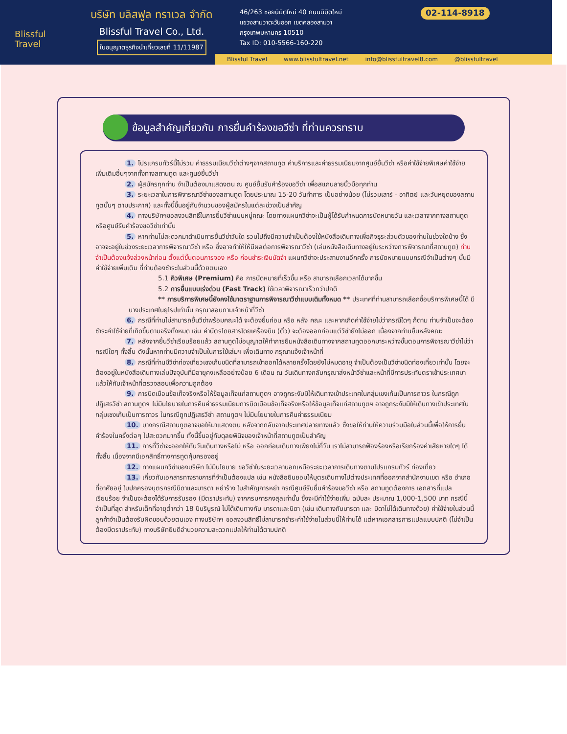Blissful
Travel
บริษัท บลิสฟูล ทราเวล จำกัด
Blissful Travel Co., Ltd.
ใบอนุญาตธุรกิจนำเที่ยวเลขที่ 11/11987
46/263 ซอยนิมิตใหม่ 40 ถนนนิมิตใหม่
แขวงสามวาตะวันออก เขตคลองสามวา
กรุงเทพมหานคร 10510
Tax ID: 010-5566-160-220
02-114-8918
Blissful Travel www.blissfultravel.net info@blissfultravel8.com @blissfultravel
ข้อมูลสำคัญเกี่ยวกับ การยื่นคำร้องขอวีซ่า ที่ท่านควรทราบ
1. โปรแกรมทัวร์นี้ไม่รวม ค่าธรรมเนียมวีซ่าต่างๆจากสถานทูต ค่าบริการและค่าธรรมเนียมจากศูนย์ยื่นวีซ่า หรือค่าใช้จ่ายพิเศษค่าใช้จ่ายเพิ่มเติมอื่นๆจากทั้งทางสถานทูต และศูนย์ยื่นวีซ่า
2. ผู้สมัครทุกท่าน จำเป็นต้องมาแสดงตน ณ ศูนย์ยื่นรับคำร้องขอวีซ่า เพื่อสแกนลายนิ้วมือทุกท่าน
3. ระยะเวลาในการพิจารณาวีซ่าของสถานทูต โดยประมาณ 15-20 วันทำการ เป็นอย่างน้อย (ไม่รวมเสาร์ - อาทิตย์ และวันหยุดของสถานทูตนั้นๆ ตามประกาศ) และทั้งนี้ขึ้นอยู่กับจำนวนของผู้สมัครในแต่ละช่วงเป็นสำคัญ
4. ทางบริษัทฯขอสงวนสิทธิ์ในการยื่นวีซ่าแบบหมู่คณะ โดยทางแผนกวีซ่าจะเป็นผู้ได้รับกำหนดการนัดหมายวัน และเวลาจากทางสถานทูตหรือศูนย์รับคำร้องขอวีซ่าเท่านั้น
5. หากท่านไม่สะดวกมาดำเนินการยื่นวีซ่าวันใด รวมไปถึงมีความจำเป็นต้องใช้หนังสือเดินทางเพื่อกิจธุระส่วนตัวของท่านในช่วงใดบ้าง ซึ่งอาจจะอยู่ในช่วงระยะเวลาการพิจารณาวีซ่า หรือ ซึ่งอาจทำให้ให้มีผลต่อการพิจารณาวีซ่า (เล่มหนังสือเดินทางอยู่ในระหว่างการพิจารณาที่สถานทูต) ท่านจำเป็นต้องแจ้งล่วงหน้าก่อน ตั้งแต่ขั้นตอนการจอง หรือ ก่อนชำระเงินมัดจำ แผนกวีซ่าจะประสานงานอีกครั้ง การนัดหมายแบบกรณีจำเป็นต่างๆ นั้นมีค่าใช้จ่ายเพิ่มเติม ที่ท่านต้องชำระในส่วนนี้ด้วยตนเอง
5.1 คิวพิเศษ (Premium) คือ การนัดหมายที่เร็วขึ้น หรือ สามารถเลือกเวลาได้มากขึ้น
5.2 การยื่นแบบเร่งด่วน (Fast Track) ใช้เวลาพิจารณาเร็วกว่าปกติ
** การบริการพิเศษนี้ยังคงใช้มาตราฐานการพิจารณาวีซ่าแบบเดิมทั้งหมด ** ประเทศที่ท่านสามารถเลือกซื้อบริการพิเศษนี้ได้ มีบางประเทศในยุโรปเท่านั้น กรุณาสอบถามเจ้าหน้าที่วีซ่า
6. กรณีที่ท่านไม่สามารถยื่นวีซ่าพร้อมคณะได้ จะต้องยื่นก่อน หรือ หลัง คณะ และหากเกิดค่าใช้จ่ายไม่ว่ากรณีใดๆ ก็ตาม ท่านจำเป็นจะต้องชำระค่าใช้จ่ายที่เกิดขึ้นตามจริงทั้งหมด เช่น ค่าบัตรโดยสารโดยเครื่องบิน (ตั๋ว) จะต้องออกก่อนแต่วีซ่ายังไม่ออก เนื่องจากท่านยื่นหลังคณะ
7. หลังจากยื่นวีซ่าเรียบร้อยแล้ว สถานทูตไม่อนุญาตให้ทำการยืมหนังสือเดินทางจากสถานทูตออกมาระหว่างขั้นตอนการพิจารณาวีซ่าไม่ว่ากรณีใดๆ ทั้งสิ้น ดังนั้นหากท่านมีความจำเป็นในการใช้เล่มฯ เพื่อเดินทาง กรุณาแจ้งเจ้าหน้าที่
8. กรณีที่ท่านมีวีซ่าท่องเที่ยวเชงเก้นชนิดที่สามารถเข้าออกได้หลายครั้งโดยยังไม่หมดอายุ จำเป็นต้องเป็นวีซ่าชนิดท่องเที่ยวเท่านั้น โดยจะต้องอยู่ในหนังสือเดินทางเล่มปัจจุบันที่มีอายุคงเหลืออย่างน้อย 6 เดือน ณ วันเดินทางกลับกรุณาส่งหน้าวีซ่าและหน้าที่มีการประทับตราเข้าประเทศมาแล้วให้กับเจ้าหน้าที่ตรวจสอบเพื่อความถูกต้อง
9. การบิดเบือนข้อเท็จจริงหรือให้ข้อมูลเท็จแก่สถานทูตฯ อาจถูกระงับมิให้เดินทางเข้าประเทศในกลุ่มเชงเก้นเป็นการถาวร ในกรณีถูกปฏิเสธวีซ่า สถานทูตฯ ไม่มีนโยบายในการคืนค่าธรรมเนียมการบิดเบือนข้อเท็จจริงหรือให้ข้อมูลเท็จแก่สถานทูตฯ อาจถูกระงับมิให้เดินทางเข้าประเทศในกลุ่มเชงเก้นเป็นการถาวร ในกรณีถูกปฏิเสธวีซ่า สถานทูตฯ ไม่มีนโยบายในการคืนค่าธรรมเนียม
10. บางกรณีสถานทูตอาจขอให้มาแสดงตน หลังจากกลับจากประเทศปลายทางแล้ว ซึ่งขอให้ท่านให้ความร่วมมือในส่วนนี้เพื่อให้การยื่นคำร้องในครั้งต่อๆ ไปสะดวกมากขึ้น ทั้งนี้ขึ้นอยู่กับดุลยพินิจของเจ้าหน้าที่สถานทูตเป็นสำคัญ
11. การที่วีซ่าจะออกให้ทันวันเดินทางหรือไม่ หรือ ออกก่อนเดินทางเพียงไม่กี่วัน เราไม่สามารถฟ้องร้องหรือเรียกร้องค่าเสียหายใดๆ ได้ทั้งสิ้น เนื่องจากมีเอกสิทธิ์ทางการทูตคุ้มครองอยู่
12. ทางแผนกวีซ่าของบริษัท ไม่มีนโยบาย ขอวีซ่าในระยะเวลานอกเหนือระยะเวลาการเดินทางตามโปรแกรมทัวร์ ท่องเที่ยว
13. เกี่ยวกับเอกสารทางราชการที่จำเป็นต้องแปล เช่น หนังสือยินยอมให้บุตรเดินทางไปต่างประเทศที่ออกจากสำนักงานเขต หรือ อำเภอ ที่อาศัยอยู่ ใบปกครองบุตรกรณีบิดาและมารดา หย่าร้าง ใบสำคัญการหย่า กรณีศูนย์รับยื่นคำร้องขอวีซ่า หรือ สถานทูตต้องการ เอกสารที่แปลเรียบร้อย จำเป็นจะต้องได้รับการรับรอง (มีตราประทับ) จากกรมการกงสุลเท่านั้น ซึ่งจะมีค่าใช้จ่ายเพิ่ม ฉบับละ ประมาณ 1,000-1,500 บาท กรณีนี้ จำเป็นที่สุด สำหรับเด็กที่อายุต่ำกว่า 18 ปีบริบูรณ์ ไม่ได้เดินทางกับ มารดาและบิดา (เช่น เดินทางกับมารดา และ บิดาไม่ได้เดินทางด้วย) ค่าใช้จ่ายในส่วนนี้ ลูกค้าจำเป็นต้องรับผิดชอบด้วยตนเอง ทางบริษัทฯ ขอสงวนสิทธิ์ไม่สามารถชำระค่าใช้จ่ายในส่วนนี้ให้ท่านได้ แต่หากเอกสารการแปลแบบปกติ (ไม่จำเป็นต้องมีตราประทับ) ทางบริษัทยินดีอำนวยความสะดวกแปลให้ท่านได้ตามปกติ